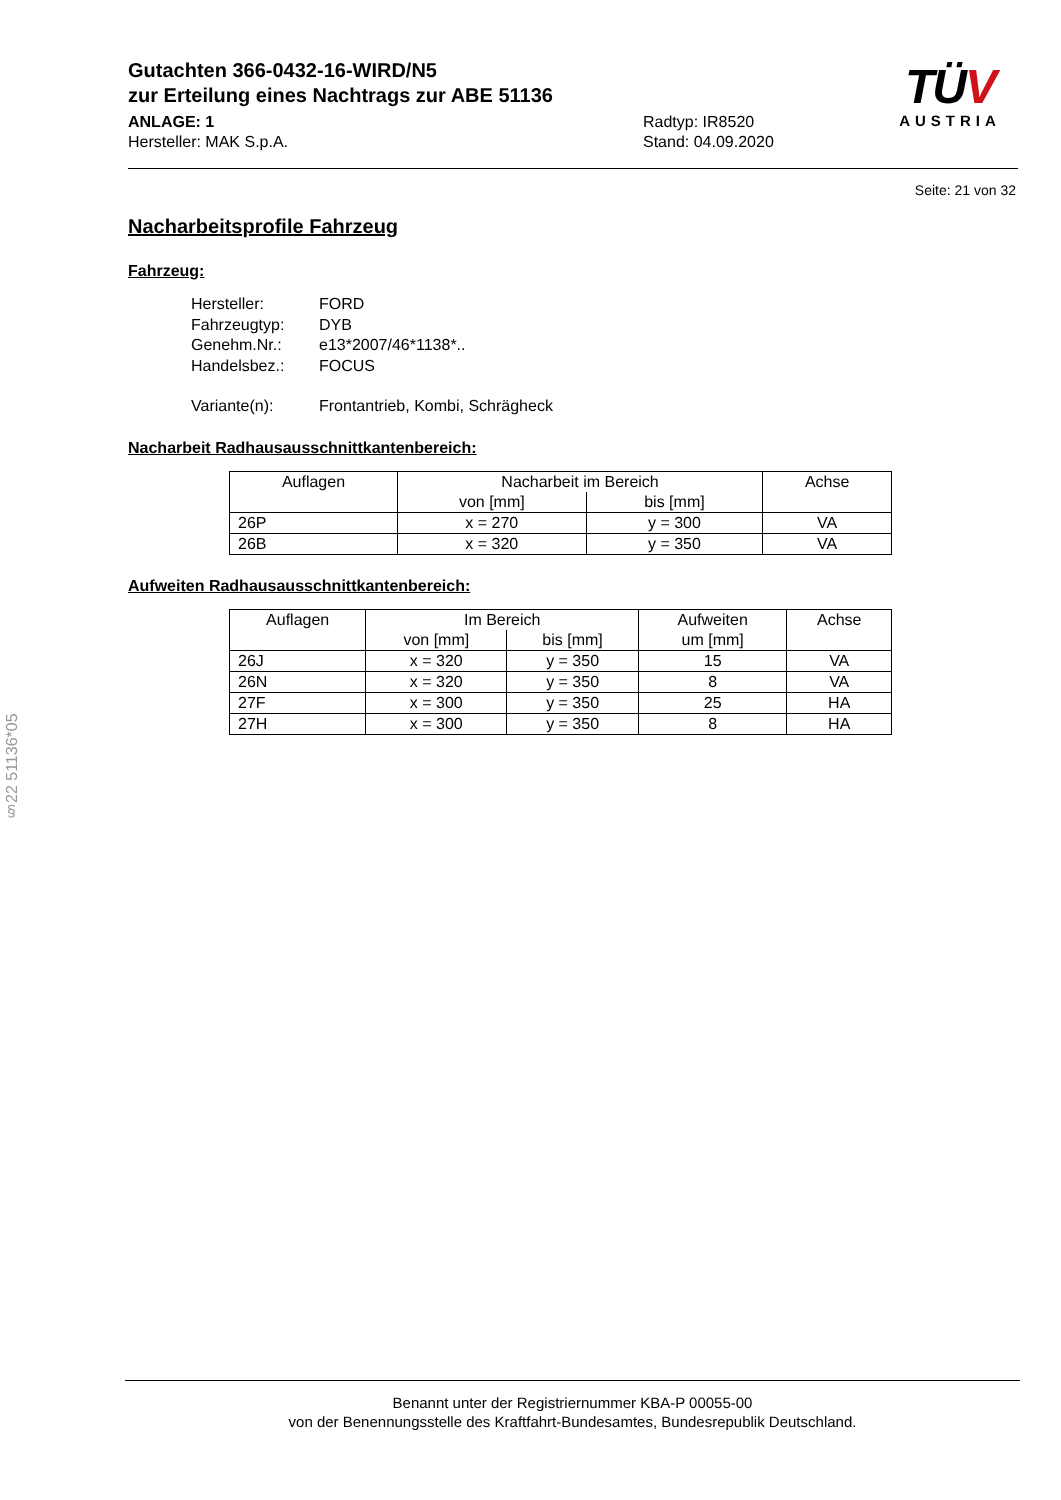Gutachten 366-0432-16-WIRD/N5
zur Erteilung eines Nachtrags zur ABE 51136
ANLAGE: 1
Hersteller: MAK S.p.A.
Radtyp: IR8520
Stand: 04.09.2020
TÜV
AUSTRIA
Seite: 21 von 32
Nacharbeitsprofile Fahrzeug
Fahrzeug:
Hersteller: FORD
Fahrzeugtyp: DYB
Genehm.Nr.: e13*2007/46*1138*..
Handelsbez.: FOCUS
Variante(n): Frontantrieb, Kombi, Schrägheck
Nacharbeit Radhausausschnittkantenbereich:
| Auflagen | Nacharbeit im Bereich | | Achse |
| | von [mm] | bis [mm] | |
| 26P | x = 270 | y = 300 | VA |
| 26B | x = 320 | y = 350 | VA |
Aufweiten Radhausausschnittkantenbereich:
| Auflagen | Im Bereich | | Aufweiten | Achse |
| | von [mm] | bis [mm] | um [mm] | |
| 26J | x = 320 | y = 350 | 15 | VA |
| 26N | x = 320 | y = 350 | 8 | VA |
| 27F | x = 300 | y = 350 | 25 | HA |
| 27H | x = 300 | y = 350 | 8 | HA |
§22 51136*05
Benannt unter der Registriernummer KBA-P 00055-00
von der Benennungsstelle des Kraftfahrt-Bundesamtes, Bundesrepublik Deutschland.